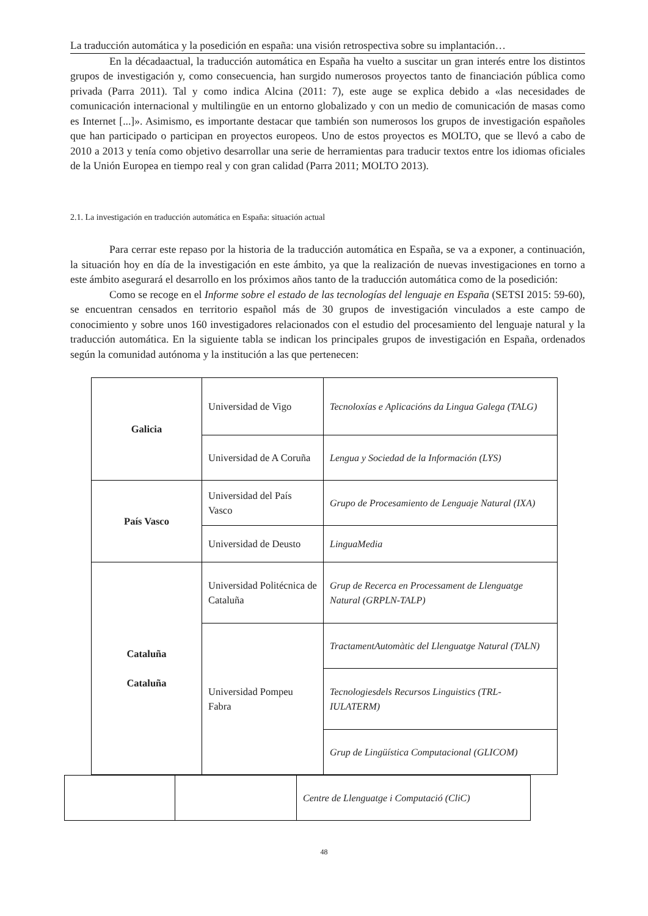La traducción automática y la posedición en españa: una visión retrospectiva sobre su implantación…
En la décadaactual, la traducción automática en España ha vuelto a suscitar un gran interés entre los distintos grupos de investigación y, como consecuencia, han surgido numerosos proyectos tanto de financiación pública como privada (Parra 2011). Tal y como indica Alcina (2011: 7), este auge se explica debido a «las necesidades de comunicación internacional y multilingüe en un entorno globalizado y con un medio de comunicación de masas como es Internet [...]». Asimismo, es importante destacar que también son numerosos los grupos de investigación españoles que han participado o participan en proyectos europeos. Uno de estos proyectos es MOLTO, que se llevó a cabo de 2010 a 2013 y tenía como objetivo desarrollar una serie de herramientas para traducir textos entre los idiomas oficiales de la Unión Europea en tiempo real y con gran calidad (Parra 2011; MOLTO 2013).
2.1. La investigación en traducción automática en España: situación actual
Para cerrar este repaso por la historia de la traducción automática en España, se va a exponer, a continuación, la situación hoy en día de la investigación en este ámbito, ya que la realización de nuevas investigaciones en torno a este ámbito asegurará el desarrollo en los próximos años tanto de la traducción automática como de la posedición:
Como se recoge en el Informe sobre el estado de las tecnologías del lenguaje en España (SETSI 2015: 59-60), se encuentran censados en territorio español más de 30 grupos de investigación vinculados a este campo de conocimiento y sobre unos 160 investigadores relacionados con el estudio del procesamiento del lenguaje natural y la traducción automática. En la siguiente tabla se indican los principales grupos de investigación en España, ordenados según la comunidad autónoma y la institución a las que pertenecen:
| Galicia | Universidad de Vigo | Tecnoloxías e Aplicacións da Lingua Galega (TALG) |
| | Universidad de A Coruña | Lengua y Sociedad de la Información (LYS) |
| País Vasco | Universidad del País Vasco | Grupo de Procesamiento de Lenguaje Natural (IXA) |
| | Universidad de Deusto | LinguaMedia |
| Cataluña Cataluña | Universidad Politécnica de Cataluña | Grup de Recerca en Processament de Llenguatge Natural (GRPLN-TALP) |
| | Universidad Pompeu Fabra | TractamentAutomàtic del Llenguatge Natural (TALN) |
| | | Tecnologiesdels Recursos Linguistics (TRL-IULATERM) |
| | | Grup de Lingüística Computacional (GLICOM) |
| | | Centre de Llenguatge i Computació (CliC) |
48